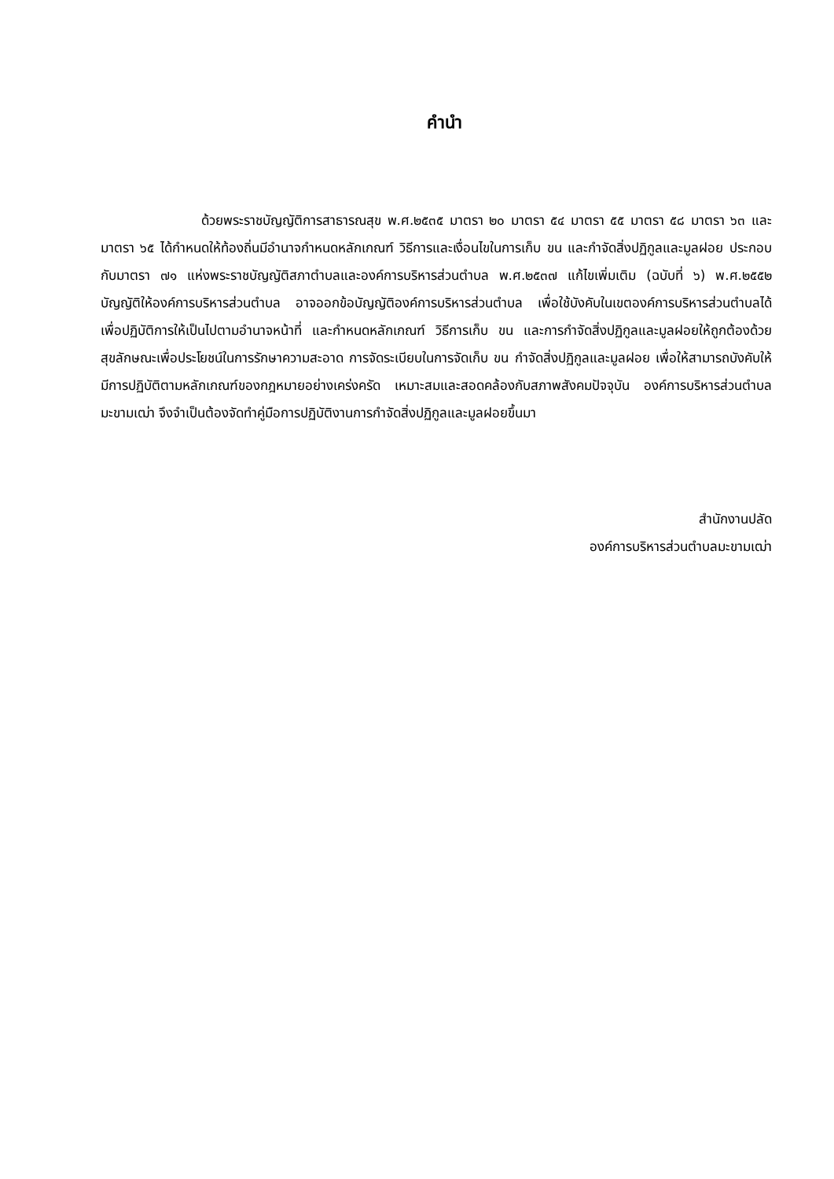คำนำ
ด้วยพระราชบัญญัติการสาธารณสุข พ.ศ.๒๕๓๕ มาตรา ๒๐ มาตรา ๕๔ มาตรา ๕๕ มาตรา ๕๘ มาตรา ๖๓ และมาตรา ๖๕ ได้กำหนดให้ท้องถิ่นมีอำนาจกำหนดหลักเกณฑ์ วิธีการและเงื่อนไขในการเก็บ ขน และกำจัดสิ่งปฏิกูลและมูลฝอย ประกอบกับมาตรา ๗๑ แห่งพระราชบัญญัติสภาตำบลและองค์การบริหารส่วนตำบล พ.ศ.๒๕๓๗ แก้ไขเพิ่มเติม (ฉบับที่ ๖) พ.ศ.๒๕๕๒ บัญญัติให้องค์การบริหารส่วนตำบล อาจออกข้อบัญญัติองค์การบริหารส่วนตำบล เพื่อใช้บังคับในเขตองค์การบริหารส่วนตำบลได้ เพื่อปฏิบัติการให้เป็นไปตามอำนาจหน้าที่ และกำหนดหลักเกณฑ์ วิธีการเก็บ ขน และการกำจัดสิ่งปฏิกูลและมูลฝอยให้ถูกต้องด้วยสุขลักษณะเพื่อประโยชน์ในการรักษาความสะอาด การจัดระเบียบในการจัดเก็บ ขน กำจัดสิ่งปฏิกูลและมูลฝอย เพื่อให้สามารถบังคับให้มีการปฏิบัติตามหลักเกณฑ์ของกฎหมายอย่างเคร่งครัด เหมาะสมและสอดคล้องกับสภาพสังคมปัจจุบัน องค์การบริหารส่วนตำบลมะขามเฒ่า จึงจำเป็นต้องจัดทำคู่มือการปฏิบัติงานการกำจัดสิ่งปฏิกูลและมูลฝอยขึ้นมา
สำนักงานปลัด
องค์การบริหารส่วนตำบลมะขามเฒ่า